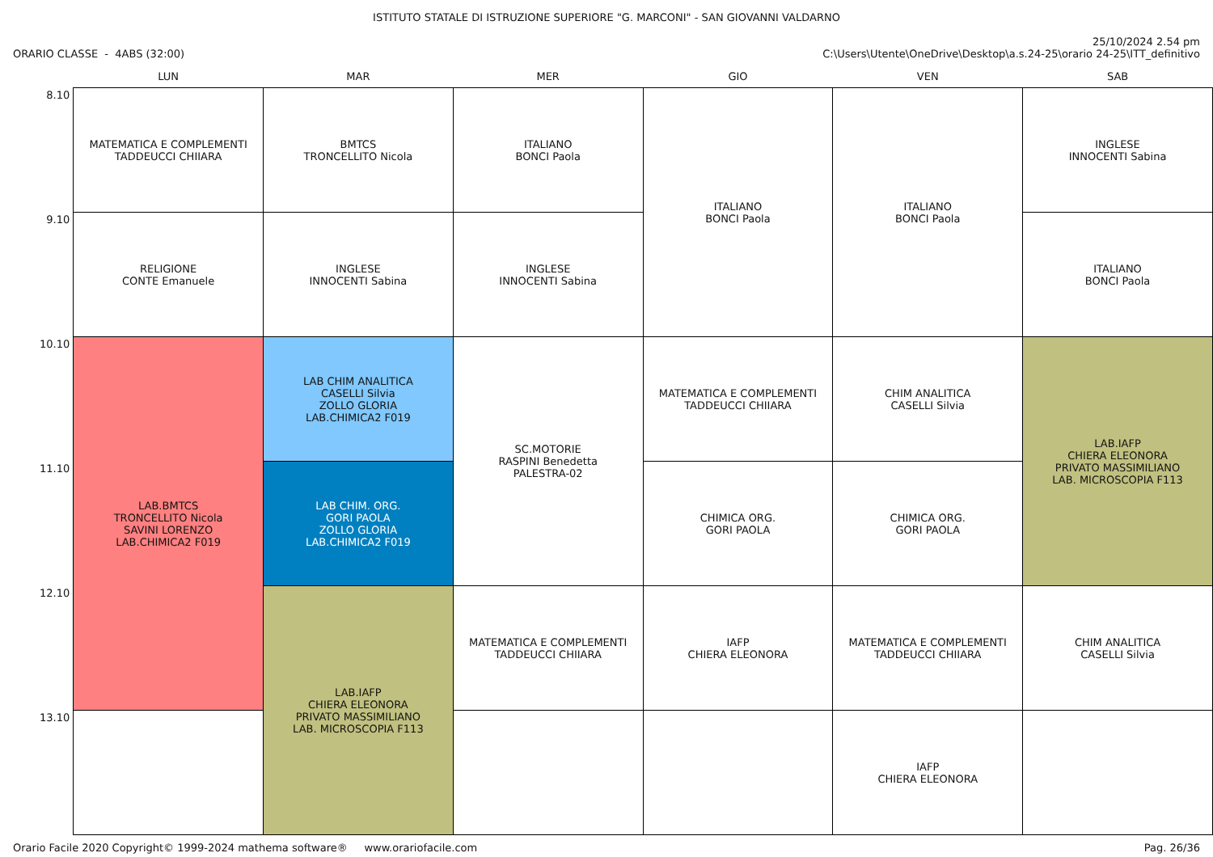ISTITUTO STATALE DI ISTRUZIONE SUPERIORE "G. MARCONI" - SAN GIOVANNI VALDARNO
ORARIO CLASSE - 4ABS (32:00)
25/10/2024 2.54 pm
C:\Users\Utente\OneDrive\Desktop\a.s.24-25\orario 24-25\ITT_definitivo
| | LUN | MAR | MER | GIO | VEN | SAB |
| --- | --- | --- | --- | --- | --- | --- |
| 8.10 | MATEMATICA E COMPLEMENTI TADDEUCCI CHIIARA | BMTCS TRONCELLITO Nicola | ITALIANO BONCI Paola | ITALIANO BONCI Paola | ITALIANO BONCI Paola | INGLESE INNOCENTI Sabina |
| 9.10 | RELIGIONE CONTE Emanuele | INGLESE INNOCENTI Sabina | INGLESE INNOCENTI Sabina | | | ITALIANO BONCI Paola |
| 10.10 | LAB.BMTCS TRONCELLITO Nicola SAVINI LORENZO LAB.CHIMICA2 F019 | LAB CHIM ANALITICA CASELLI Silvia ZOLLO GLORIA LAB.CHIMICA2 F019 | SC.MOTORIE RASPINI Benedetta PALESTRA-02 | MATEMATICA E COMPLEMENTI TADDEUCCI CHIIARA | CHIM ANALITICA CASELLI Silvia | LAB.IAFP CHIERA ELEONORA PRIVATO MASSIMILIANO LAB. MICROSCOPIA F113 |
| 11.10 | | LAB CHIM. ORG. GORI PAOLA ZOLLO GLORIA LAB.CHIMICA2 F019 | | CHIMICA ORG. GORI PAOLA | CHIMICA ORG. GORI PAOLA | |
| 12.10 | | LAB.IAFP CHIERA ELEONORA PRIVATO MASSIMILIANO LAB. MICROSCOPIA F113 | MATEMATICA E COMPLEMENTI TADDEUCCI CHIIARA | IAFP CHIERA ELEONORA | MATEMATICA E COMPLEMENTI TADDEUCCI CHIIARA | CHIM ANALITICA CASELLI Silvia |
| 13.10 | | | | | IAFP CHIERA ELEONORA | |
Orario Facile 2020 Copyright© 1999-2024 mathema software® www.orariofacile.com
Pag. 26/36